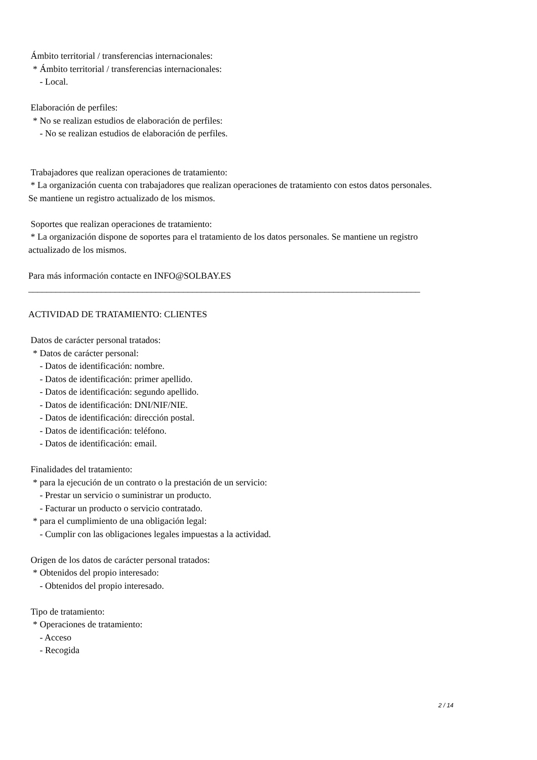Ámbito territorial / transferencias internacionales: * Ámbito territorial / transferencias internacionales: - Local. Elaboración de perfiles: * No se realizan estudios de elaboración de perfiles: - No se realizan estudios de elaboración de perfiles. Trabajadores que realizan operaciones de tratamiento: * La organización cuenta con trabajadores que realizan operaciones de tratamiento con estos datos personales. Se mantiene un registro actualizado de los mismos. Soportes que realizan operaciones de tratamiento: * La organización dispone de soportes para el tratamiento de los datos personales. Se mantiene un registro actualizado de los mismos. Para más información contacte en INFO@SOLBAY.ES ______________________________________________________________________________________ ACTIVIDAD DE TRATAMIENTO: CLIENTES Datos de carácter personal tratados: * Datos de carácter personal: - Datos de identificación: nombre. - Datos de identificación: primer apellido. - Datos de identificación: segundo apellido. - Datos de identificación: DNI/NIF/NIE. - Datos de identificación: dirección postal. - Datos de identificación: teléfono. - Datos de identificación: email. Finalidades del tratamiento: * para la ejecución de un contrato o la prestación de un servicio: - Prestar un servicio o suministrar un producto. - Facturar un producto o servicio contratado. * para el cumplimiento de una obligación legal: - Cumplir con las obligaciones legales impuestas a la actividad. Origen de los datos de carácter personal tratados: * Obtenidos del propio interesado: - Obtenidos del propio interesado. Tipo de tratamiento: * Operaciones de tratamiento: - Acceso - Recogida
2 / 14